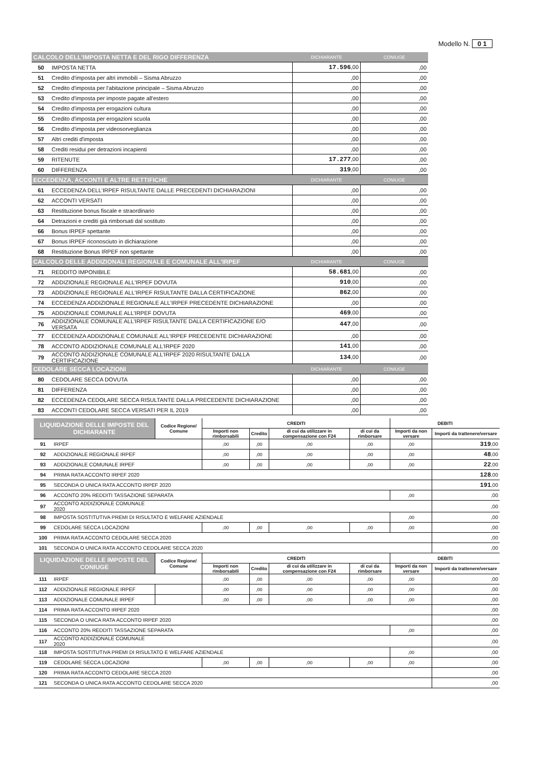Modello N. 0 1
| CALCOLO DELL'IMPOSTA NETTA E DEL RIGO DIFFERENZA | | DICHIARANTE | CONIUGE |
| 50 | IMPOSTA NETTA | 17.596 ,00 | ,00 |
| 51 | Credito d'imposta per altri immobili – Sisma Abruzzo | ,00 | ,00 |
| 52 | Credito d'imposta per l'abitazione principale – Sisma Abruzzo | ,00 | ,00 |
| 53 | Credito d'imposta per imposte pagate all'estero | ,00 | ,00 |
| 54 | Credito d'imposta per erogazioni cultura | ,00 | ,00 |
| 55 | Credito d'imposta per erogazioni scuola | ,00 | ,00 |
| 56 | Credito d'imposta per videosorveglianza | ,00 | ,00 |
| 57 | Altri crediti d'imposta | ,00 | ,00 |
| 58 | Crediti residui per detrazioni incapienti | ,00 | ,00 |
| 59 | RITENUTE | 17.277 ,00 | ,00 |
| 60 | DIFFERENZA | 319 ,00 | ,00 |
| ECCEDENZA, ACCONTI E ALTRE RETTIFICHE | | DICHIARANTE | CONIUGE |
| 61 | ECCEDENZA DELL'IRPEF RISULTANTE DALLE PRECEDENTI DICHIARAZIONI | ,00 | ,00 |
| 62 | ACCONTI VERSATI | ,00 | ,00 |
| 63 | Restituzione bonus fiscale e straordinario | ,00 | ,00 |
| 64 | Detrazioni e crediti già rimborsati dal sostituto | ,00 | ,00 |
| 66 | Bonus IRPEF spettante | ,00 | ,00 |
| 67 | Bonus IRPEF riconosciuto in dichiarazione | ,00 | ,00 |
| 68 | Restituzione Bonus IRPEF non spettante | ,00 | ,00 |
| CALCOLO DELLE ADDIZIONALI REGIONALE E COMUNALE ALL'IRPEF | | DICHIARANTE | CONIUGE |
| 71 | REDDITO IMPONIBILE | 58.681 ,00 | ,00 |
| 72 | ADDIZIONALE REGIONALE ALL'IRPEF DOVUTA | 910 ,00 | ,00 |
| 73 | ADDIZIONALE REGIONALE ALL'IRPEF RISULTANTE DALLA CERTIFICAZIONE | 862 ,00 | ,00 |
| 74 | ECCEDENZA ADDIZIONALE REGIONALE ALL'IRPEF PRECEDENTE DICHIARAZIONE | ,00 | ,00 |
| 75 | ADDIZIONALE COMUNALE ALL'IRPEF DOVUTA | 469 ,00 | ,00 |
| 76 | ADDIZIONALE COMUNALE ALL'IRPEF RISULTANTE DALLA CERTIFICAZIONE E/O VERSATA | 447 ,00 | ,00 |
| 77 | ECCEDENZA ADDIZIONALE COMUNALE ALL'IRPEF PRECEDENTE DICHIARAZIONE | ,00 | ,00 |
| 78 | ACCONTO ADDIZIONALE COMUNALE ALL'IRPEF 2020 | 141 ,00 | ,00 |
| 79 | ACCONTO ADDIZIONALE COMUNALE ALL'IRPEF 2020 RISULTANTE DALLA CERTIFICAZIONE | 134 ,00 | ,00 |
| CEDOLARE SECCA LOCAZIONI | | DICHIARANTE | CONIUGE |
| 80 | CEDOLARE SECCA DOVUTA | ,00 | ,00 |
| 81 | DIFFERENZA | ,00 | ,00 |
| 82 | ECCEDENZA CEDOLARE SECCA RISULTANTE DALLA PRECEDENTE DICHIARAZIONE | ,00 | ,00 |
| 83 | ACCONTI CEDOLARE SECCA VERSATI PER IL 2019 | ,00 | ,00 |
| LIQUIDAZIONE DELLE IMPOSTE DEL DICHIARANTE | | Codice Regione/ Comune | CREDITI | | | | DEBITI | |
| --- | --- | --- | --- | --- | --- | --- | --- | --- |
| | | | Importi non rimborsabili | Credito | di cui da utilizzare in compensazione con F24 | di cui da rimborsare | Importi da non versare | Importi da trattenere/versare |
| 91 | IRPEF | | ,00 | ,00 | ,00 | ,00 | ,00 | 319 ,00 |
| 92 | ADDIZIONALE REGIONALE IRPEF | | ,00 | ,00 | ,00 | ,00 | ,00 | 48 ,00 |
| 93 | ADDIZIONALE COMUNALE IRPEF | | ,00 | ,00 | ,00 | ,00 | ,00 | 22 ,00 |
| 94 | PRIMA RATA ACCONTO IRPEF 2020 | | | | | | | 128 ,00 |
| 95 | SECONDA O UNICA RATA ACCONTO IRPEF 2020 | | | | | | | 191 ,00 |
| 96 | ACCONTO 20% REDDITI TASSAZIONE SEPARATA | | | | | | ,00 | ,00 |
| 97 | ACCONTO ADDIZIONALE COMUNALE 2020 | | | | | | | ,00 |
| 98 | IMPOSTA SOSTITUTIVA PREMI DI RISULTATO E WELFARE AZIENDALE | | | | | | ,00 | ,00 |
| 99 | CEDOLARE SECCA LOCAZIONI | | ,00 | ,00 | ,00 | ,00 | ,00 | ,00 |
| 100 | PRIMA RATA ACCONTO CEDOLARE SECCA 2020 | | | | | | | ,00 |
| 101 | SECONDA O UNICA RATA ACCONTO CEDOLARE SECCA 2020 | | | | | | | ,00 |
| LIQUIDAZIONE DELLE IMPOSTE DEL CONIUGE | | Codice Regione/ Comune | CREDITI | | | | DEBITI | |
| | | | Importi non rimborsabili | Credito | di cui da utilizzare in compensazione con F24 | di cui da rimborsare | Importi da non versare | Importi da trattenere/versare |
| 111 | IRPEF | | ,00 | ,00 | ,00 | ,00 | ,00 | ,00 |
| 112 | ADDIZIONALE REGIONALE IRPEF | | ,00 | ,00 | ,00 | ,00 | ,00 | ,00 |
| 113 | ADDIZIONALE COMUNALE IRPEF | | ,00 | ,00 | ,00 | ,00 | ,00 | ,00 |
| 114 | PRIMA RATA ACCONTO IRPEF 2020 | | | | | | | ,00 |
| 115 | SECONDA O UNICA RATA ACCONTO IRPEF 2020 | | | | | | | ,00 |
| 116 | ACCONTO 20% REDDITI TASSAZIONE SEPARATA | | | | | | ,00 | ,00 |
| 117 | ACCONTO ADDIZIONALE COMUNALE 2020 | | | | | | | ,00 |
| 118 | IMPOSTA SOSTITUTIVA PREMI DI RISULTATO E WELFARE AZIENDALE | | | | | | ,00 | ,00 |
| 119 | CEDOLARE SECCA LOCAZIONI | | ,00 | ,00 | ,00 | ,00 | ,00 | ,00 |
| 120 | PRIMA RATA ACCONTO CEDOLARE SECCA 2020 | | | | | | | ,00 |
| 121 | SECONDA O UNICA RATA ACCONTO CEDOLARE SECCA 2020 | | | | | | | ,00 |